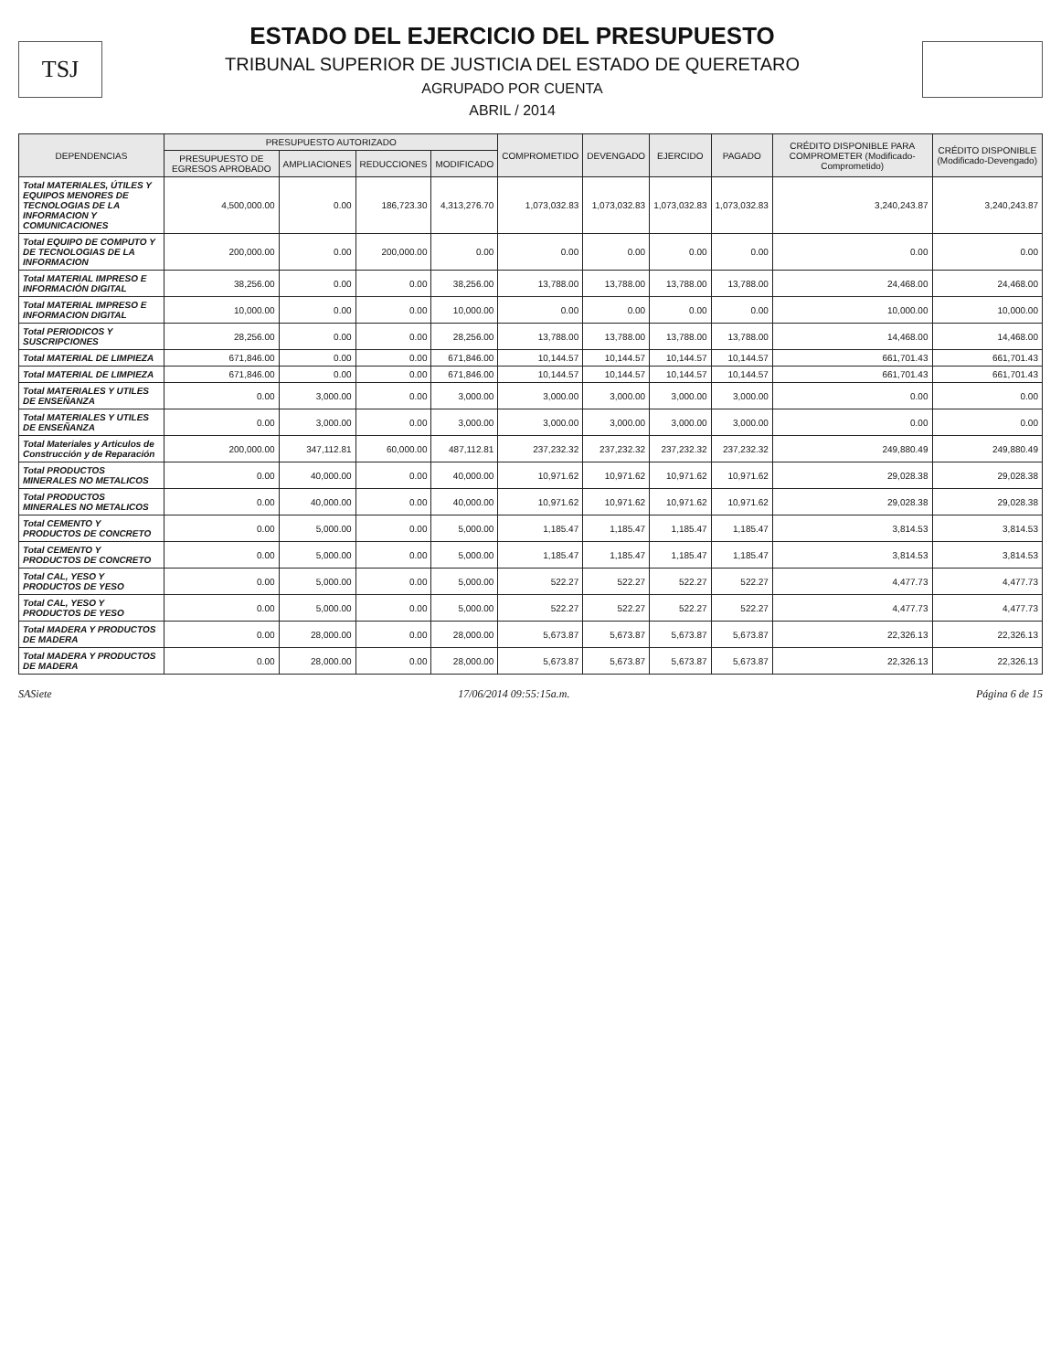TSJ
ESTADO DEL EJERCICIO DEL PRESUPUESTO
TRIBUNAL SUPERIOR DE JUSTICIA DEL ESTADO DE QUERETARO
AGRUPADO POR CUENTA
ABRIL / 2014
| DEPENDENCIAS | PRESUPUESTO AUTORIZADO | | | | COMPROMETIDO | DEVENGADO | EJERCIDO | PAGADO | CRÉDITO DISPONIBLE PARA COMPROMETER (Modificado-Comprometido) | CRÉDITO DISPONIBLE (Modificado-Devengado) |
| --- | --- | --- | --- | --- | --- | --- | --- | --- | --- | --- |
| | PRESUPUESTO DE EGRESOS APROBADO | AMPLIACIONES | REDUCCIONES | MODIFICADO | | | | | | |
| Total MATERIALES, ÚTILES Y EQUIPOS MENORES DE TECNOLOGIAS DE LA INFORMACION Y COMUNICACIONES | 4,500,000.00 | 0.00 | 186,723.30 | 4,313,276.70 | 1,073,032.83 | 1,073,032.83 | 1,073,032.83 | 1,073,032.83 | 3,240,243.87 | 3,240,243.87 |
| Total EQUIPO DE COMPUTO Y DE TECNOLOGIAS DE LA INFORMACION | 200,000.00 | 0.00 | 200,000.00 | 0.00 | 0.00 | 0.00 | 0.00 | 0.00 | 0.00 | 0.00 |
| Total MATERIAL IMPRESO E INFORMACIÓN DIGITAL | 38,256.00 | 0.00 | 0.00 | 38,256.00 | 13,788.00 | 13,788.00 | 13,788.00 | 13,788.00 | 24,468.00 | 24,468.00 |
| Total MATERIAL IMPRESO E INFORMACION DIGITAL | 10,000.00 | 0.00 | 0.00 | 10,000.00 | 0.00 | 0.00 | 0.00 | 0.00 | 10,000.00 | 10,000.00 |
| Total PERIODICOS Y SUSCRIPCIONES | 28,256.00 | 0.00 | 0.00 | 28,256.00 | 13,788.00 | 13,788.00 | 13,788.00 | 13,788.00 | 14,468.00 | 14,468.00 |
| Total MATERIAL DE LIMPIEZA | 671,846.00 | 0.00 | 0.00 | 671,846.00 | 10,144.57 | 10,144.57 | 10,144.57 | 10,144.57 | 661,701.43 | 661,701.43 |
| Total MATERIAL DE LIMPIEZA | 671,846.00 | 0.00 | 0.00 | 671,846.00 | 10,144.57 | 10,144.57 | 10,144.57 | 10,144.57 | 661,701.43 | 661,701.43 |
| Total MATERIALES Y UTILES DE ENSEÑANZA | 0.00 | 3,000.00 | 0.00 | 3,000.00 | 3,000.00 | 3,000.00 | 3,000.00 | 3,000.00 | 0.00 | 0.00 |
| Total MATERIALES Y UTILES DE ENSEÑANZA | 0.00 | 3,000.00 | 0.00 | 3,000.00 | 3,000.00 | 3,000.00 | 3,000.00 | 3,000.00 | 0.00 | 0.00 |
| Total Materiales y Articulos de Construcción y de Reparación | 200,000.00 | 347,112.81 | 60,000.00 | 487,112.81 | 237,232.32 | 237,232.32 | 237,232.32 | 237,232.32 | 249,880.49 | 249,880.49 |
| Total PRODUCTOS MINERALES NO METALICOS | 0.00 | 40,000.00 | 0.00 | 40,000.00 | 10,971.62 | 10,971.62 | 10,971.62 | 10,971.62 | 29,028.38 | 29,028.38 |
| Total PRODUCTOS MINERALES NO METALICOS | 0.00 | 40,000.00 | 0.00 | 40,000.00 | 10,971.62 | 10,971.62 | 10,971.62 | 10,971.62 | 29,028.38 | 29,028.38 |
| Total CEMENTO Y PRODUCTOS DE CONCRETO | 0.00 | 5,000.00 | 0.00 | 5,000.00 | 1,185.47 | 1,185.47 | 1,185.47 | 1,185.47 | 3,814.53 | 3,814.53 |
| Total CEMENTO Y PRODUCTOS DE CONCRETO | 0.00 | 5,000.00 | 0.00 | 5,000.00 | 1,185.47 | 1,185.47 | 1,185.47 | 1,185.47 | 3,814.53 | 3,814.53 |
| Total CAL, YESO Y PRODUCTOS DE YESO | 0.00 | 5,000.00 | 0.00 | 5,000.00 | 522.27 | 522.27 | 522.27 | 522.27 | 4,477.73 | 4,477.73 |
| Total CAL, YESO Y PRODUCTOS DE YESO | 0.00 | 5,000.00 | 0.00 | 5,000.00 | 522.27 | 522.27 | 522.27 | 522.27 | 4,477.73 | 4,477.73 |
| Total MADERA Y PRODUCTOS DE MADERA | 0.00 | 28,000.00 | 0.00 | 28,000.00 | 5,673.87 | 5,673.87 | 5,673.87 | 5,673.87 | 22,326.13 | 22,326.13 |
| Total MADERA Y PRODUCTOS DE MADERA | 0.00 | 28,000.00 | 0.00 | 28,000.00 | 5,673.87 | 5,673.87 | 5,673.87 | 5,673.87 | 22,326.13 | 22,326.13 |
SASiete 17/06/2014 09:55:15a.m. Página 6 de 15